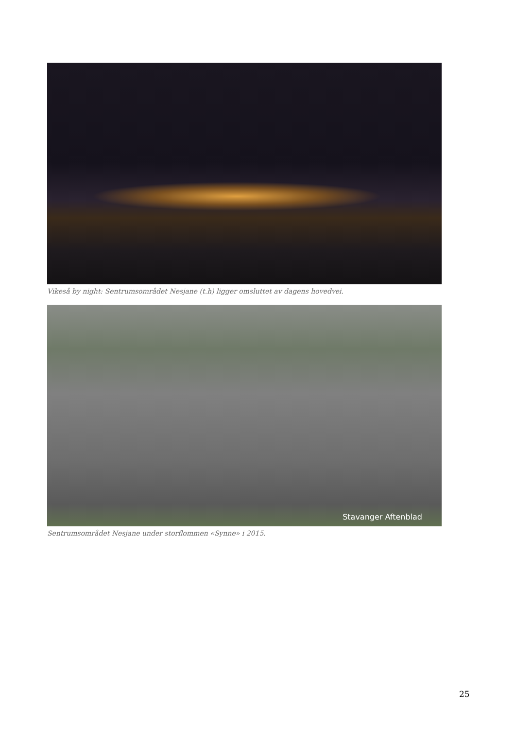Vikeså by night: Sentrumsområdet Nesjane (t.h) ligger omsluttet av dagens hovedvei.
Stavanger Aftenblad
Sentrumsområdet Nesjane under storflommen «Synne» i 2015.
25